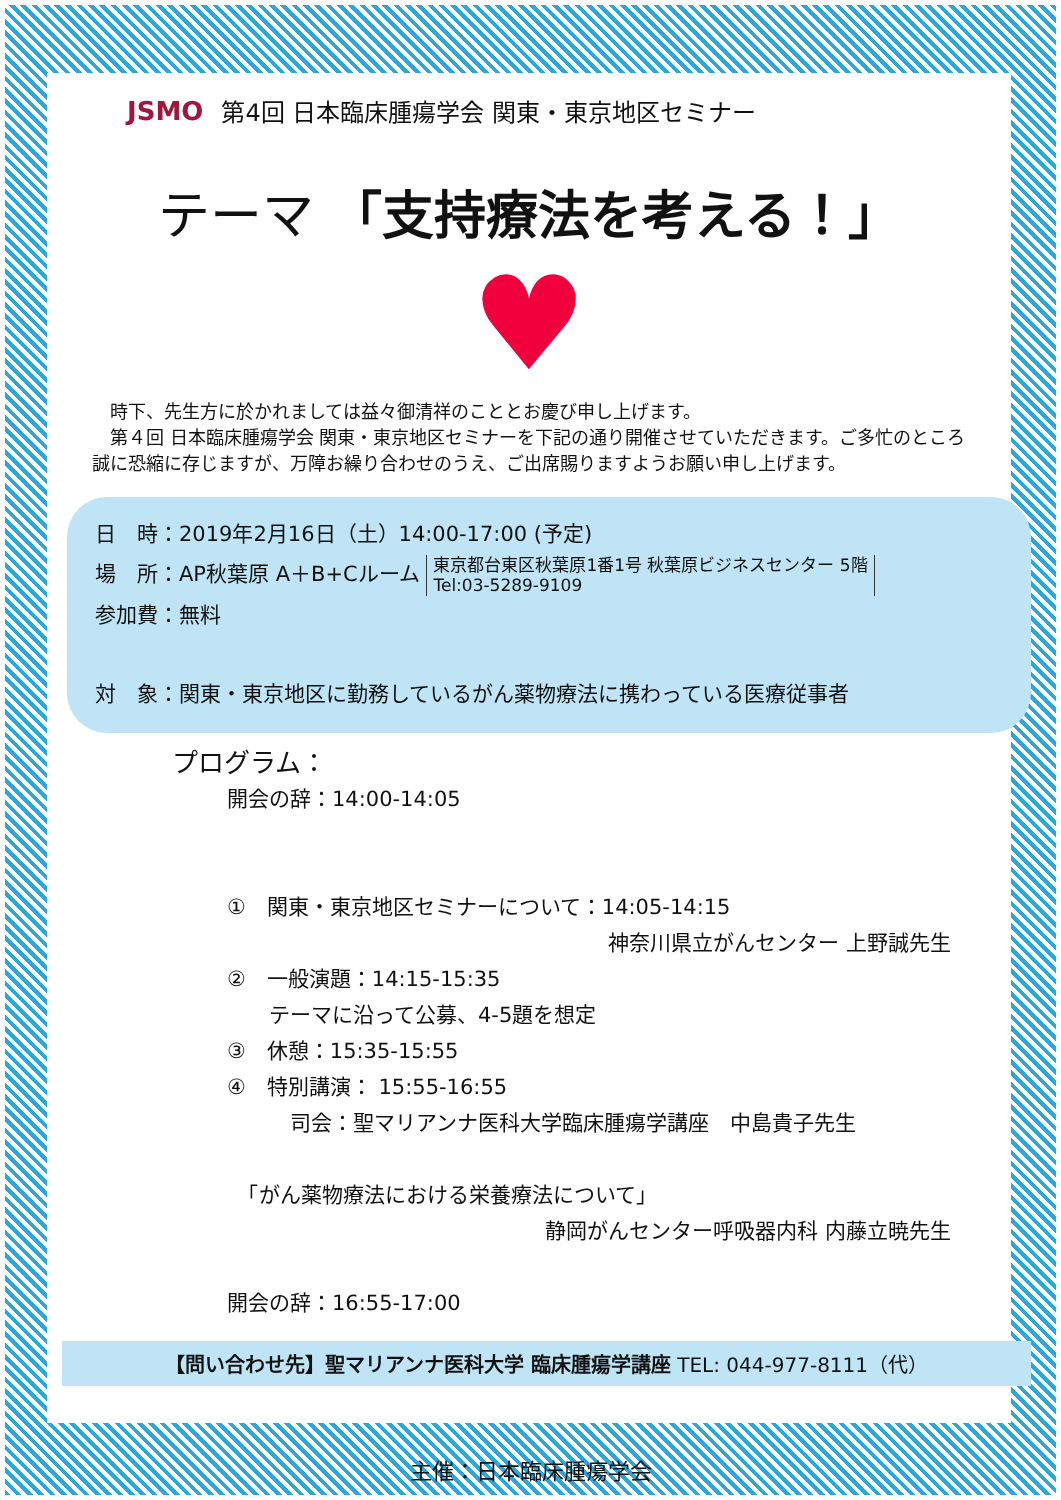JSMO 第4回 日本臨床腫瘍学会 関東・東京地区セミナー
テーマ 「支持療法を考える！」
♥
　時下、先生方に於かれましては益々御清祥のこととお慶び申し上げます。
　第４回 日本臨床腫瘍学会 関東・東京地区セミナーを下記の通り開催させていただきます。ご多忙のところ誠に恐縮に存じますが、万障お繰り合わせのうえ、ご出席賜りますようお願い申し上げます。
日　時：2019年2月16日（土）14:00-17:00 (予定)
場　所：AP秋葉原 A＋B+Cルーム 東京都台東区秋葉原1番1号 秋葉原ビジネスセンター 5階
Tel:03-5289-9109
参加費：無料
対　象：関東・東京地区に勤務しているがん薬物療法に携わっている医療従事者
プログラム：
開会の辞：14:00-14:05
①　関東・東京地区セミナーについて：14:05-14:15
神奈川県立がんセンター 上野誠先生
②　一般演題：14:15-15:35
　　テーマに沿って公募、4-5題を想定
③　休憩：15:35-15:55
④　特別講演： 15:55-16:55
　　　司会：聖マリアンナ医科大学臨床腫瘍学講座　中島貴子先生
　「がん薬物療法における栄養療法について」
静岡がんセンター呼吸器内科 内藤立暁先生
開会の辞：16:55-17:00
【問い合わせ先】聖マリアンナ医科大学 臨床腫瘍学講座 TEL: 044-977-8111（代）
主催：日本臨床腫瘍学会